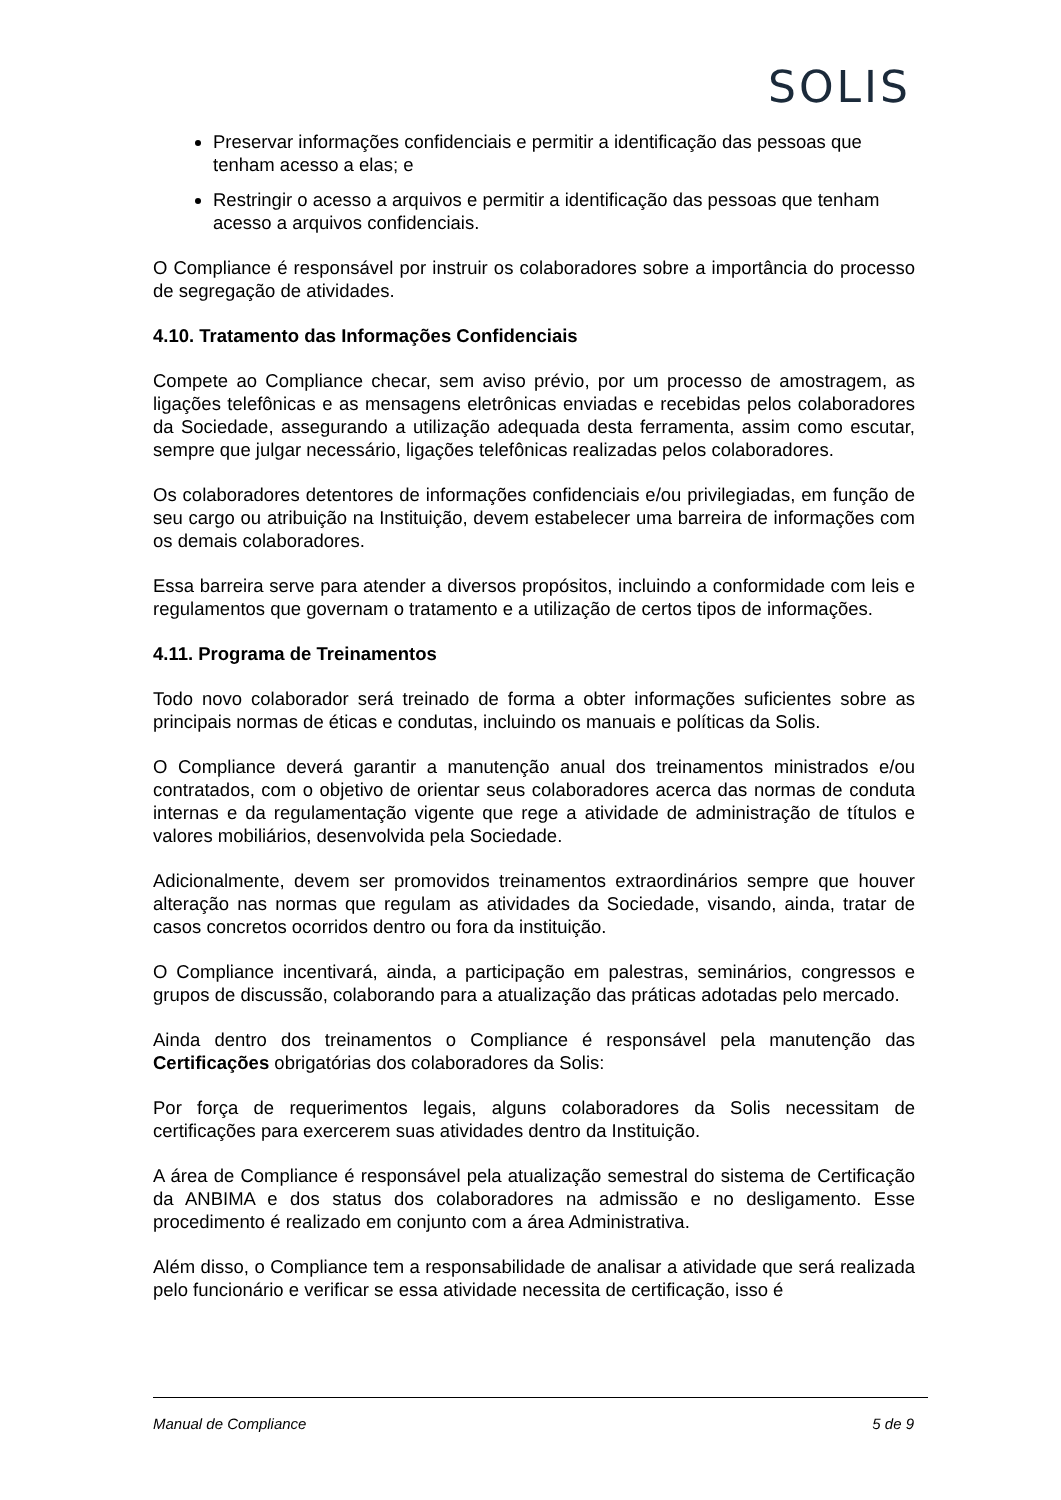SOLIS
Preservar informações confidenciais e permitir a identificação das pessoas que tenham acesso a elas; e
Restringir o acesso a arquivos e permitir a identificação das pessoas que tenham acesso a arquivos confidenciais.
O Compliance é responsável por instruir os colaboradores sobre a importância do processo de segregação de atividades.
4.10. Tratamento das Informações Confidenciais
Compete ao Compliance checar, sem aviso prévio, por um processo de amostragem, as ligações telefônicas e as mensagens eletrônicas enviadas e recebidas pelos colaboradores da Sociedade, assegurando a utilização adequada desta ferramenta, assim como escutar, sempre que julgar necessário, ligações telefônicas realizadas pelos colaboradores.
Os colaboradores detentores de informações confidenciais e/ou privilegiadas, em função de seu cargo ou atribuição na Instituição, devem estabelecer uma barreira de informações com os demais colaboradores.
Essa barreira serve para atender a diversos propósitos, incluindo a conformidade com leis e regulamentos que governam o tratamento e a utilização de certos tipos de informações.
4.11. Programa de Treinamentos
Todo novo colaborador será treinado de forma a obter informações suficientes sobre as principais normas de éticas e condutas, incluindo os manuais e políticas da Solis.
O Compliance deverá garantir a manutenção anual dos treinamentos ministrados e/ou contratados, com o objetivo de orientar seus colaboradores acerca das normas de conduta internas e da regulamentação vigente que rege a atividade de administração de títulos e valores mobiliários, desenvolvida pela Sociedade.
Adicionalmente, devem ser promovidos treinamentos extraordinários sempre que houver alteração nas normas que regulam as atividades da Sociedade, visando, ainda, tratar de casos concretos ocorridos dentro ou fora da instituição.
O Compliance incentivará, ainda, a participação em palestras, seminários, congressos e grupos de discussão, colaborando para a atualização das práticas adotadas pelo mercado.
Ainda dentro dos treinamentos o Compliance é responsável pela manutenção das Certificações obrigatórias dos colaboradores da Solis:
Por força de requerimentos legais, alguns colaboradores da Solis necessitam de certificações para exercerem suas atividades dentro da Instituição.
A área de Compliance é responsável pela atualização semestral do sistema de Certificação da ANBIMA e dos status dos colaboradores na admissão e no desligamento. Esse procedimento é realizado em conjunto com a área Administrativa.
Além disso, o Compliance tem a responsabilidade de analisar a atividade que será realizada pelo funcionário e verificar se essa atividade necessita de certificação, isso é
Manual de Compliance 5 de 9